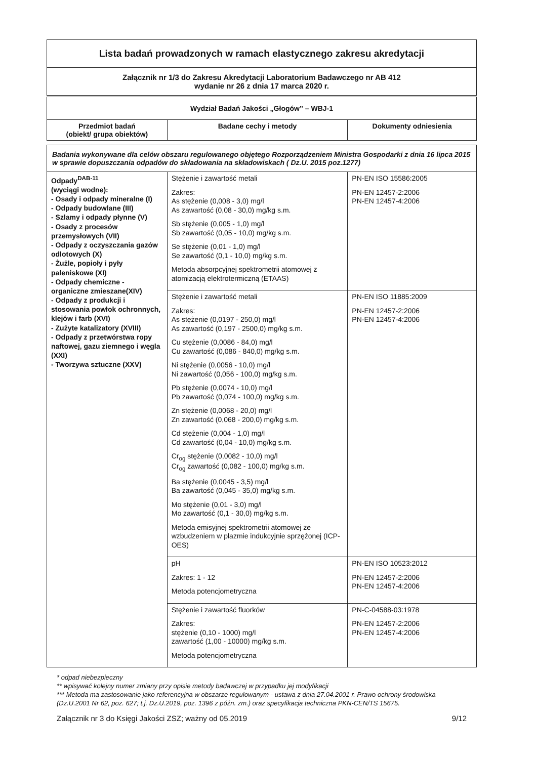Lista badań prowadzonych w ramach elastycznego zakresu akredytacji
Załącznik nr 1/3 do Zakresu Akredytacji Laboratorium Badawczego nr AB 412
wydanie nr 26 z dnia 17 marca 2020 r.
| Wydział Badań Jakości „Głogów” – WBJ-1 | | |
| --- | --- | --- |
| Przedmiot badań (obiekt/ grupa obiektów) | Badane cechy i metody | Dokumenty odniesienia |
| Badania wykonywane dla celów obszaru regulowanego objętego Rozporządzeniem Ministra Gospodarki z dnia 16 lipca 2015 w sprawie dopuszczania odpadów do składowania na składowiskach ( Dz.U. 2015 poz.1277) | | |
| Odpady<sup>DAB-11</sup> (wyciągi wodne): - Osady i odpady mineralne (I) - Odpady budowlane (III) - Szlamy i odpady płynne (V) - Osady z procesów przemysłowych (VII) - Odpady z oczyszczania gazów odlotowych (X) - Żużle, popioły i pyły paleniskowe (XI) - Odpady chemiczne - organiczne zmieszane(XIV) - Odpady z produkcji i stosowania powłok ochronnych, klejów i farb (XVI) - Zużyte katalizatory (XVIII) - Odpady z przetwórstwa ropy naftowej, gazu ziemnego i węgla (XXI) - Tworzywa sztuczne (XXV) | Stężenie i zawartość metali Zakres: As stężenie (0,008 - 3,0) mg/l As zawartość (0,08 - 30,0) mg/kg s.m. Sb stężenie (0,005 - 1,0) mg/l Sb zawartość (0,05 - 10,0) mg/kg s.m. Se stężenie (0,01 - 1,0) mg/l Se zawartość (0,1 - 10,0) mg/kg s.m. Metoda absorpcyjnej spektrometrii atomowej z atomizacją elektrotermiczną (ETAAS) | PN-EN ISO 15586:2005 PN-EN 12457-2:2006 PN-EN 12457-4:2006 |
| | Stężenie i zawartość metali Zakres: As stężenie (0,0197 - 250,0) mg/l As zawartość (0,197 - 2500,0) mg/kg s.m. Cu stężenie (0,0086 - 84,0) mg/l Cu zawartość (0,086 - 840,0) mg/kg s.m. Ni stężenie (0,0056 - 10,0) mg/l Ni zawartość (0,056 - 100,0) mg/kg s.m. Pb stężenie (0,0074 - 10,0) mg/l Pb zawartość (0,074 - 100,0) mg/kg s.m. Zn stężenie (0,0068 - 20,0) mg/l Zn zawartość (0,068 - 200,0) mg/kg s.m. Cd stężenie (0,004 - 1,0) mg/l Cd zawartość (0,04 - 10,0) mg/kg s.m. Cr<sub>og</sub> stężenie (0,0082 - 10,0) mg/l Cr<sub>og</sub> zawartość (0,082 - 100,0) mg/kg s.m. Ba stężenie (0,0045 - 3,5) mg/l Ba zawartość (0,045 - 35,0) mg/kg s.m. Mo stężenie (0,01 - 3,0) mg/l Mo zawartość (0,1 - 30,0) mg/kg s.m. Metoda emisyjnej spektrometrii atomowej ze wzbudzeniem w plazmie indukcyjnie sprzężonej (ICP-OES) | PN-EN ISO 11885:2009 PN-EN 12457-2:2006 PN-EN 12457-4:2006 |
| | pH Zakres: 1 - 12 Metoda potencjometryczna | PN-EN ISO 10523:2012 PN-EN 12457-2:2006 PN-EN 12457-4:2006 |
| | Stężenie i zawartość fluorków Zakres: stężenie (0,10 - 1000) mg/l zawartość (1,00 - 10000) mg/kg s.m. Metoda potencjometryczna | PN-C-04588-03:1978 PN-EN 12457-2:2006 PN-EN 12457-4:2006 |
* odpad niebezpieczny
** wpisywać kolejny numer zmiany przy opisie metody badawczej w przypadku jej modyfikacji
*** Metoda ma zastosowanie jako referencyjna w obszarze regulowanym - ustawa z dnia 27.04.2001 r. Prawo ochrony środowiska (Dz.U.2001 Nr 62, poz. 627; t.j. Dz.U.2019, poz. 1396 z późn. zm.) oraz specyfikacja techniczna PKN-CEN/TS 15675.
Załącznik nr 3 do Księgi Jakości ZSZ; ważny od 05.2019 9/12